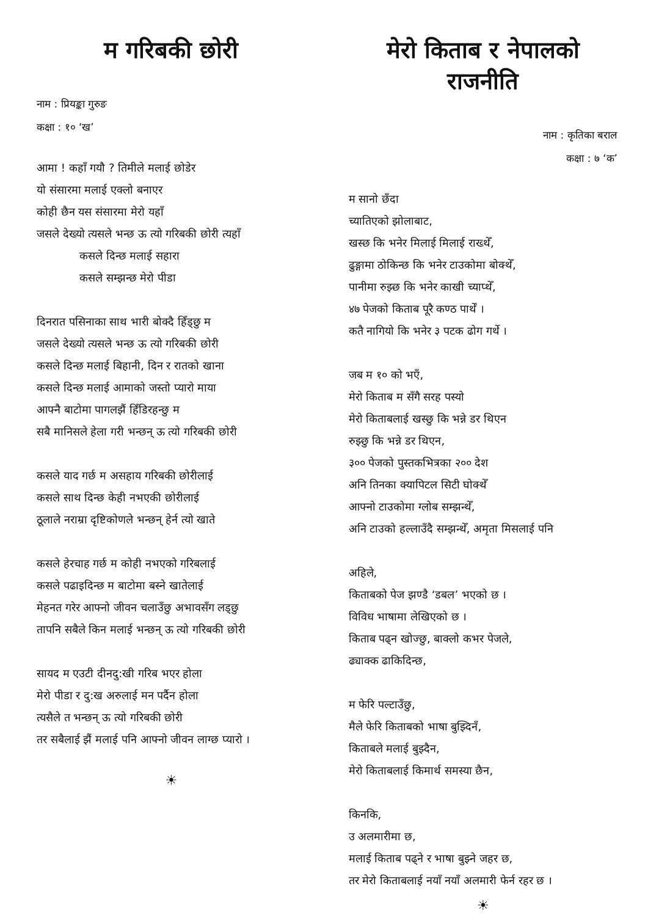म गरिबकी छोरी
नाम : प्रियङ्का गुरुङ
कक्षा : १० ‘ख’
आमा ! कहाँ गयौ ? तिमीले मलाई छोडेर
यो संसारमा मलाई एक्लो बनाएर
कोही छैन यस संसारमा मेरो यहाँ
जसले देख्यो त्यसले भन्छ ऊ त्यो गरिबकी छोरी त्यहाँ
कसले दिन्छ मलाई सहारा
कसले सम्झन्छ मेरो पीडा
दिनरात पसिनाका साथ भारी बोक्दै हिँड्छु म
जसले देख्यो त्यसले भन्छ ऊ त्यो गरिबकी छोरी
कसले दिन्छ मलाई बिहानी, दिन र रातको खाना
कसले दिन्छ मलाई आमाको जस्तो प्यारो माया
आफ्नै बाटोमा पागलझैं हिँडिरहन्छु म
सबै मानिसले हेला गरी भन्छन् ऊ त्यो गरिबकी छोरी
कसले याद गर्छ म असहाय गरिबकी छोरीलाई
कसले साथ दिन्छ केही नभएकी छोरीलाई
ठूलाले नराम्रा दृष्टिकोणले भन्छन् हेर्न त्यो खाते
कसले हेरचाह गर्छ म कोही नभएको गरिबलाई
कसले पढाइदिन्छ म बाटोमा बस्ने खातेलाई
मेहनत गरेर आफ्नो जीवन चलाउँछु अभावसँग लड्छु
तापनि सबैले किन मलाई भन्छन् ऊ त्यो गरिबकी छोरी
सायद म एउटी दीनदु:खी गरिब भएर होला
मेरो पीडा र दु:ख अरुलाई मन पर्दैन होला
त्यसैले त भन्छन् ऊ त्यो गरिबकी छोरी
तर सबैलाई झैं मलाई पनि आफ्नो जीवन लाग्छ प्यारो ।
☀
मेरो किताब र नेपालको राजनीति
नाम : कृतिका बराल
कक्षा : ७ ‘क’
म सानो छँदा
च्यातिएको झोलाबाट,
खस्छ कि भनेर मिलाई मिलाई राख्थेँ,
ढुङ्गामा ठोकिन्छ कि भनेर टाउकोमा बोक्थेँ,
पानीमा रुझ्छ कि भनेर काखी च्याप्थेँ,
४७ पेजको किताब पूरै कण्ठ पार्थें ।
कतै नागियो कि भनेर ३ पटक ढोग गर्थे ।
जब म १० को भएँ,
मेरो किताब म सँगै सरह पस्यो
मेरो किताबलाई खस्छु कि भन्ने डर थिएन
रुझ्छु कि भन्ने डर थिएन,
३०० पेजको पुस्तकभित्रका २०० देश
अनि तिनका क्यापिटल सिटी घोक्थेँ
आफ्नो टाउकोमा ग्लोब सम्झन्थेँ,
अनि टाउको हल्लाउँदै सम्झन्थेँ, अमृता मिसलाई पनि
अहिले,
किताबको पेज झण्डै ‘डबल’ भएको छ ।
विविध भाषामा लेखिएको छ ।
किताब पढ्न खोज्छु, बाक्लो कभर पेजले,
ढ्याक्क ढाकिदिन्छ,
म फेरि पल्टाउँछु,
मैले फेरि किताबको भाषा बुझ्दिनँ,
किताबले मलाई बुझ्दैन,
मेरो किताबलाई किमार्थ समस्या छैन,
किनकि,
उ अलमारीमा छ,
मलाई किताब पढ्ने र भाषा बुझ्ने जहर छ,
तर मेरो किताबलाई नयाँ नयाँ अलमारी फेर्न रहर छ ।
☀